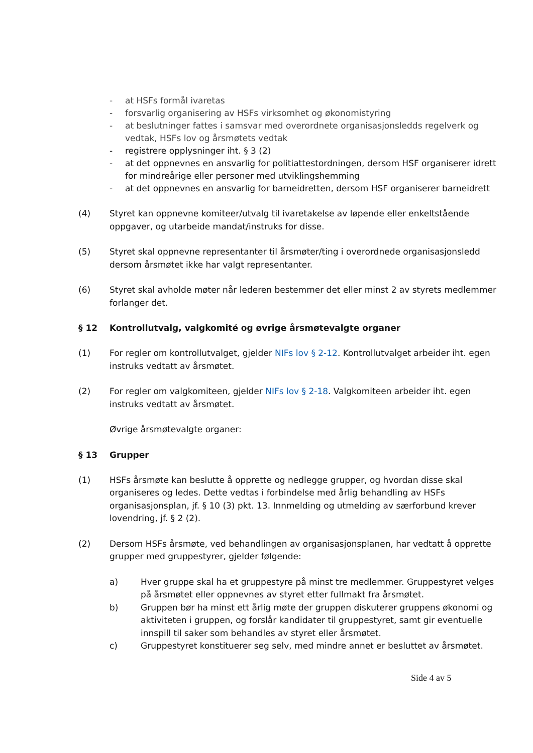- at HSFs formål ivaretas
- forsvarlig organisering av HSFs virksomhet og økonomistyring
- at beslutninger fattes i samsvar med overordnete organisasjonsledds regelverk og vedtak, HSFs lov og årsmøtets vedtak
- registrere opplysninger iht. § 3 (2)
- at det oppnevnes en ansvarlig for politiattestordningen, dersom HSF organiserer idrett for mindreårige eller personer med utviklingshemming
- at det oppnevnes en ansvarlig for barneidretten, dersom HSF organiserer barneidrett
(4) Styret kan oppnevne komiteer/utvalg til ivaretakelse av løpende eller enkeltstående oppgaver, og utarbeide mandat/instruks for disse.
(5) Styret skal oppnevne representanter til årsmøter/ting i overordnede organisasjonsledd dersom årsmøtet ikke har valgt representanter.
(6) Styret skal avholde møter når lederen bestemmer det eller minst 2 av styrets medlemmer forlanger det.
§ 12 Kontrollutvalg, valgkomité og øvrige årsmøtevalgte organer
(1) For regler om kontrollutvalget, gjelder NIFs lov § 2-12. Kontrollutvalget arbeider iht. egen instruks vedtatt av årsmøtet.
(2) For regler om valgkomiteen, gjelder NIFs lov § 2-18. Valgkomiteen arbeider iht. egen instruks vedtatt av årsmøtet.
Øvrige årsmøtevalgte organer:
§ 13 Grupper
(1) HSFs årsmøte kan beslutte å opprette og nedlegge grupper, og hvordan disse skal organiseres og ledes. Dette vedtas i forbindelse med årlig behandling av HSFs organisasjonsplan, jf. § 10 (3) pkt. 13. Innmelding og utmelding av særforbund krever lovendring, jf. § 2 (2).
(2) Dersom HSFs årsmøte, ved behandlingen av organisasjonsplanen, har vedtatt å opprette grupper med gruppestyrer, gjelder følgende:
a) Hver gruppe skal ha et gruppestyre på minst tre medlemmer. Gruppestyret velges på årsmøtet eller oppnevnes av styret etter fullmakt fra årsmøtet.
b) Gruppen bør ha minst ett årlig møte der gruppen diskuterer gruppens økonomi og aktiviteten i gruppen, og forslår kandidater til gruppestyret, samt gir eventuelle innspill til saker som behandles av styret eller årsmøtet.
c) Gruppestyret konstituerer seg selv, med mindre annet er besluttet av årsmøtet.
Side 4 av 5